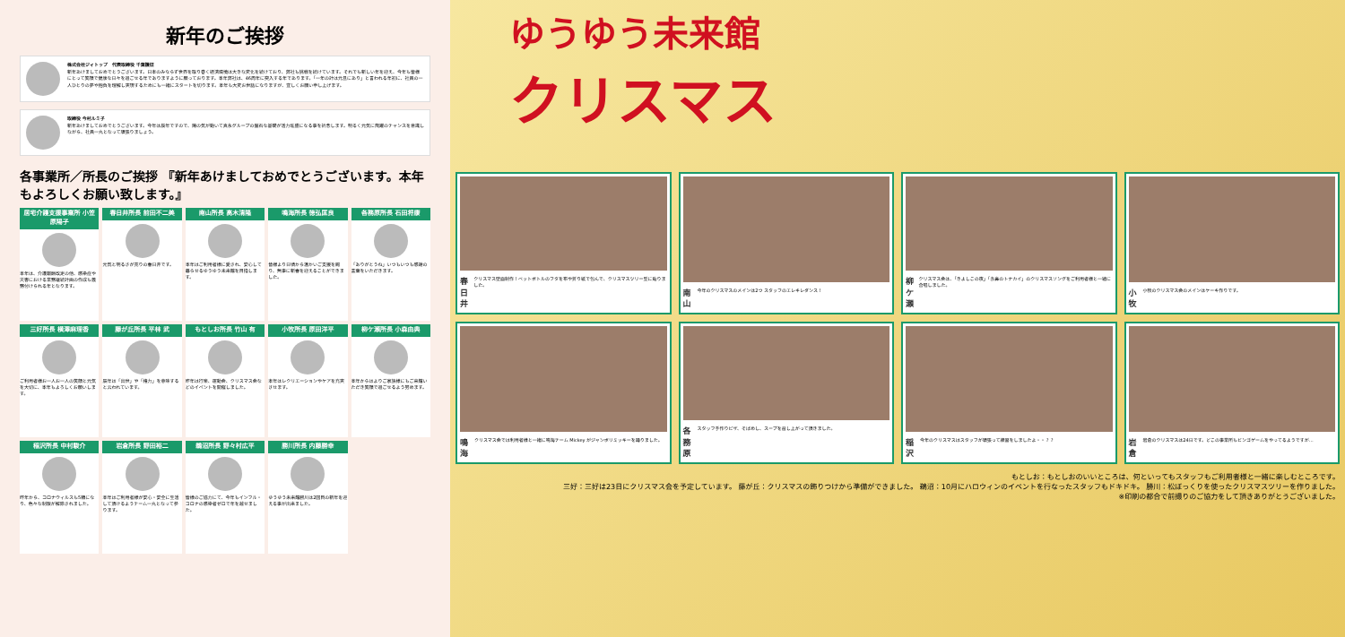新年のご挨拶
株式会社ジィトップ　代表取締役 千葉護征
新年あけましておめでとうございます。日本のみならず世界を取り巻く経済環境は大きな変化を続けており、弊社も挑戦を続けています。それでも新しい年を迎え、今年も皆様にとって笑顔で健康な日々を過ごせる年でありますように願っております。本年弊社は、46周年に突入する年であります。「一年の計は元旦にあり」と言われる年初に、社員の一人ひとりの夢や抱負を理解し実現するためにも一緒にスタートを切ります。本年も大変お世話になりますが、宜しくお願い申し上げます。
取締役 今村ルミ子
新年あけましておめでとうございます。今年は辰年ですので、陽の気が動いて真永グループの盤石な基礎が活力旺盛になる事を祈念します。明るく元気に飛躍のチャンスを意識しながら、社員一丸となって頑張りましょう。
各事業所／所長のご挨拶 『新年あけましておめでとうございます。本年もよろしくお願い致します。』
居宅介護支援事業所 小笠原陽子
本年は、介護報酬改定の他、感染症や災害における業務継続計画の作成も義務付けられる年となります。
春日井所長 前田不二美
元気と明るさが売りの春日井です。
南山所長 高木清隆
本年はご利用者様に愛され、安心して暮らせるゆうゆう未来館を目指します。
鳴海所長 徳弘匡良
皆様より日頃から温かいご支援を賜り、無事に新春を迎えることができました。
各務原所長 石田将康
「ありがとうね」いつもいつも感謝の言葉をいただきます。
三好所長 横澤麻理香
ご利用者様お一人お一人の笑顔と元気を大切に、本年もよろしくお願いします。
藤が丘所長 平林 武
辰年は「出世」や「権力」を意味すると云われています。
もとしお所長 竹山 有
昨年は行楽、運動会、クリスマス会などのイベントを開催しました。
小牧所長 原田洋平
本年はレクリエーションやケアを充実させます。
柳ケ瀬所長 小森由典
本年からはよりご家族様にもご来館いただき笑顔で過ごせるよう努めます。
稲沢所長 中村駿介
昨年から、コロナウィルスも5類になり、色々な制限が解除されました。
岩倉所長 野田裕二
本年はご利用者様が安心・安全に生活して頂けるようチーム一丸となって参ります。
鵜沼所長 野々村広平
皆様のご協力にて、今年もインフル・コロナの感染者ゼロで年を越せました。
勝川所長 内藤勝幸
ゆうゆう未来館勝川は2回目の新年を迎える事が出来ました。
ゆうゆう未来館
クリスマス
春日井 クリスマス壁面制作！ペットボトルのフタを布や折り紙で包んで、クリスマスツリー型に貼りました。
南山 今年のクリスマスのメインは2つ スタッフのエレキレダンス！
柳ケ瀬 クリスマス会は、「きよしこの夜」「赤鼻のトナカイ」のクリスマスソングをご利用者様と一緒に合唱しました。
小牧 小牧のクリスマス会のメインはケーキ作りです。
鳴海 クリスマス会では利用者様と一緒に鳴海チーム Mickey がジャンボリミッキーを踊りました。
各務原 スタッフ手作りピザ、そばめし、スープを召し上がって頂きました。
稲沢 今年のクリスマスはスタッフが頑張って練習をしましたよ・・？？
岩倉 岩倉のクリスマスは24日です。どこの事業所もビンゴゲームをやってるようですが…
もとしお：もとしおのいいところは、何といってもスタッフもご利用者様と一緒に楽しむところです。
三好：三好は23日にクリスマス会を予定しています。 藤が丘：クリスマスの飾りつけから準備ができました。 鵜沼：10月にハロウィンのイベントを行なったスタッフもドキドキ。 勝川：松ぼっくりを使ったクリスマスツリーを作りました。
※印刷の都合で前撮りのご協力をして頂きありがとうございました。